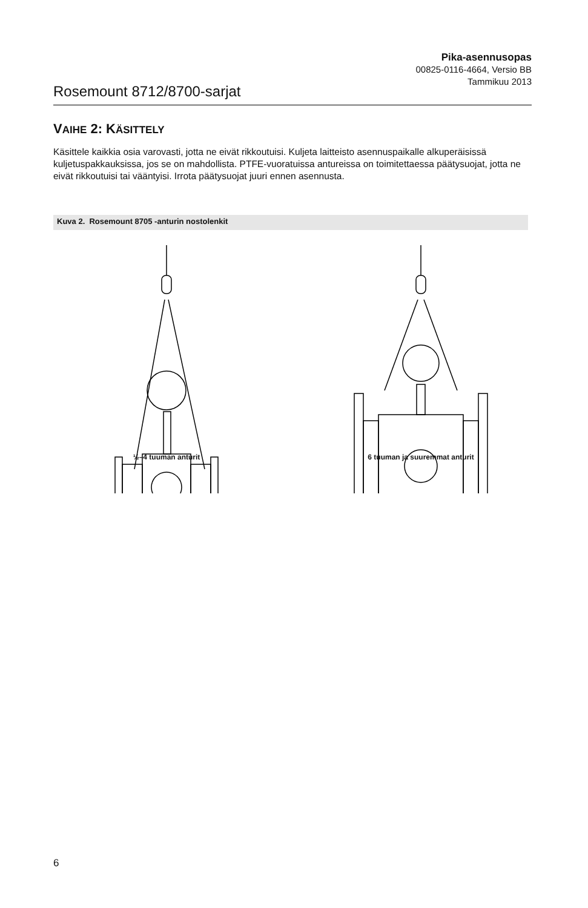Rosemount 8712/8700-sarjat
Pika-asennusopas
00825-0116-4664, Versio BB
Tammikuu 2013
VAIHE 2: KÄSITTELY
Käsittele kaikkia osia varovasti, jotta ne eivät rikkoutuisi. Kuljeta laitteisto asennuspaikalle alkuperäisissä kuljetuspakkauksissa, jos se on mahdollista. PTFE-vuoratuissa antureissa on toimitettaessa päätysuojat, jotta ne eivät rikkoutuisi tai vääntyisi. Irrota päätysuojat juuri ennen asennusta.
Kuva 2. Rosemount 8705 -anturin nostolenkit
½–4 tuuman anturit 6 tuuman ja suuremmat anturit
6